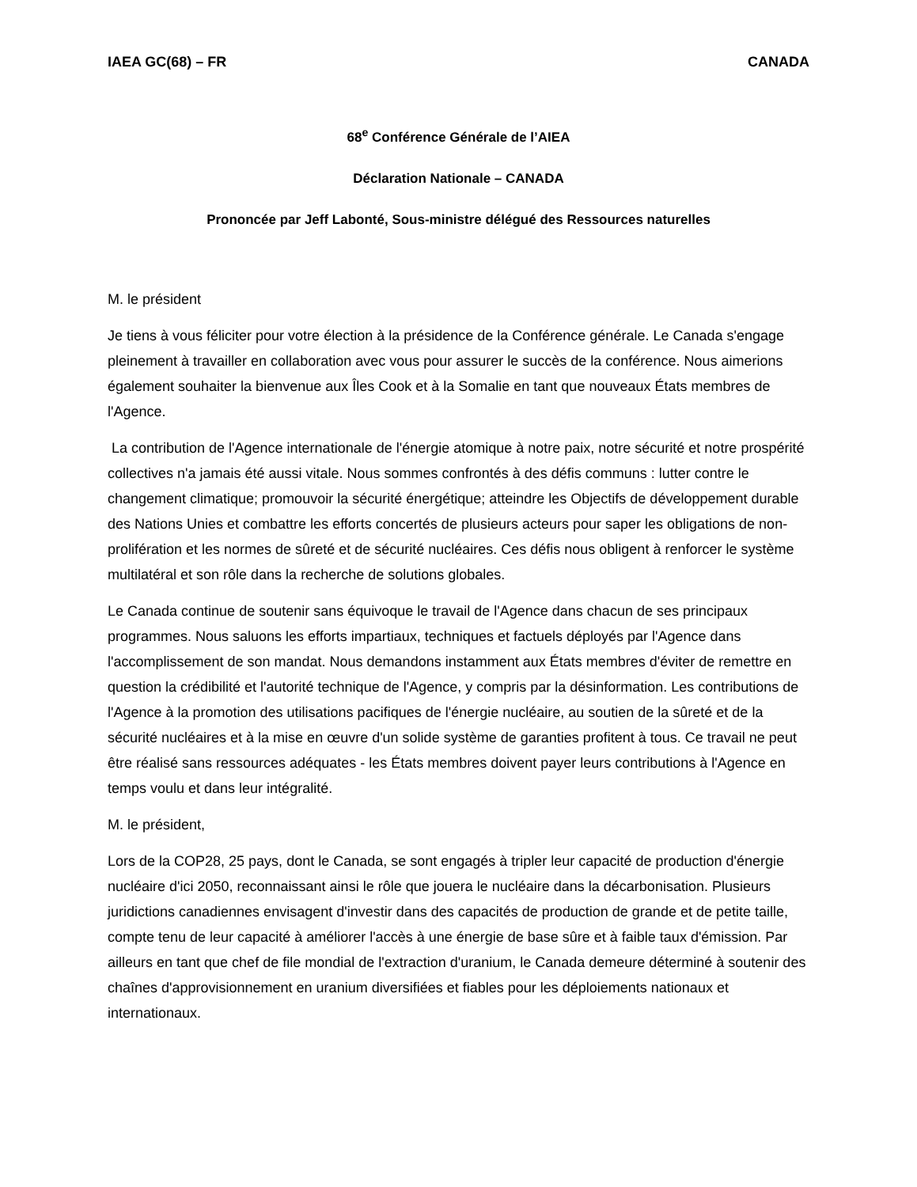IAEA GC(68) – FR CANADA
68<sup>e</sup> Conférence Générale de l’AIEA
Déclaration Nationale – CANADA
Prononcée par Jeff Labonté, Sous-ministre délégué des Ressources naturelles
M. le président
Je tiens à vous féliciter pour votre élection à la présidence de la Conférence générale. Le Canada s'engage pleinement à travailler en collaboration avec vous pour assurer le succès de la conférence. Nous aimerions également souhaiter la bienvenue aux Îles Cook et à la Somalie en tant que nouveaux États membres de l'Agence.
La contribution de l'Agence internationale de l'énergie atomique à notre paix, notre sécurité et notre prospérité collectives n'a jamais été aussi vitale. Nous sommes confrontés à des défis communs : lutter contre le changement climatique; promouvoir la sécurité énergétique; atteindre les Objectifs de développement durable des Nations Unies et combattre les efforts concertés de plusieurs acteurs pour saper les obligations de non-prolifération et les normes de sûreté et de sécurité nucléaires. Ces défis nous obligent à renforcer le système multilatéral et son rôle dans la recherche de solutions globales.
Le Canada continue de soutenir sans équivoque le travail de l'Agence dans chacun de ses principaux programmes. Nous saluons les efforts impartiaux, techniques et factuels déployés par l'Agence dans l'accomplissement de son mandat. Nous demandons instamment aux États membres d'éviter de remettre en question la crédibilité et l'autorité technique de l'Agence, y compris par la désinformation. Les contributions de l'Agence à la promotion des utilisations pacifiques de l'énergie nucléaire, au soutien de la sûreté et de la sécurité nucléaires et à la mise en œuvre d'un solide système de garanties profitent à tous. Ce travail ne peut être réalisé sans ressources adéquates - les États membres doivent payer leurs contributions à l'Agence en temps voulu et dans leur intégralité.
M. le président,
Lors de la COP28, 25 pays, dont le Canada, se sont engagés à tripler leur capacité de production d'énergie nucléaire d'ici 2050, reconnaissant ainsi le rôle que jouera le nucléaire dans la décarbonisation. Plusieurs juridictions canadiennes envisagent d'investir dans des capacités de production de grande et de petite taille, compte tenu de leur capacité à améliorer l'accès à une énergie de base sûre et à faible taux d'émission. Par ailleurs en tant que chef de file mondial de l'extraction d'uranium, le Canada demeure déterminé à soutenir des chaînes d'approvisionnement en uranium diversifiées et fiables pour les déploiements nationaux et internationaux.